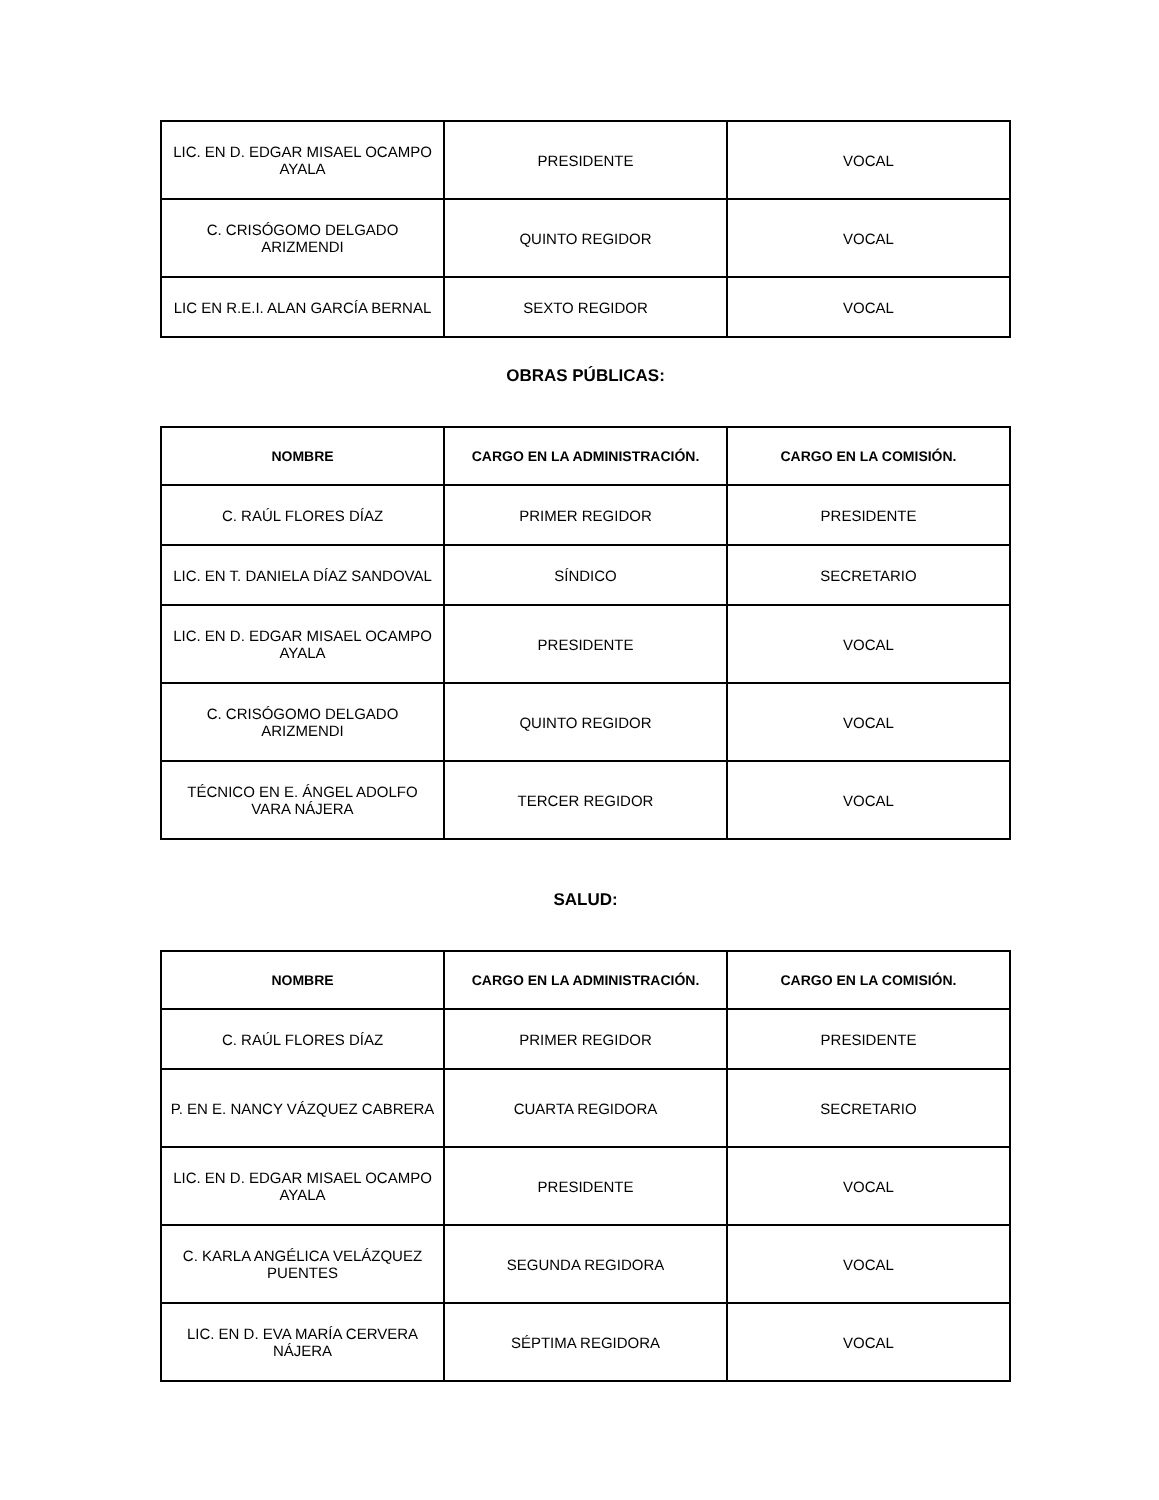| LIC. EN D. EDGAR MISAEL OCAMPO AYALA | PRESIDENTE | VOCAL |
| C. CRISÓGOMO DELGADO ARIZMENDI | QUINTO REGIDOR | VOCAL |
| LIC EN R.E.I. ALAN GARCÍA BERNAL | SEXTO REGIDOR | VOCAL |
OBRAS PÚBLICAS:
| NOMBRE | CARGO EN LA ADMINISTRACIÓN. | CARGO EN LA COMISIÓN. |
| --- | --- | --- |
| C. RAÚL FLORES DÍAZ | PRIMER REGIDOR | PRESIDENTE |
| LIC. EN T. DANIELA DÍAZ SANDOVAL | SÍNDICO | SECRETARIO |
| LIC. EN D. EDGAR MISAEL OCAMPO AYALA | PRESIDENTE | VOCAL |
| C. CRISÓGOMO DELGADO ARIZMENDI | QUINTO REGIDOR | VOCAL |
| TÉCNICO EN E. ÁNGEL ADOLFO VARA NÁJERA | TERCER REGIDOR | VOCAL |
SALUD:
| NOMBRE | CARGO EN LA ADMINISTRACIÓN. | CARGO EN LA COMISIÓN. |
| --- | --- | --- |
| C. RAÚL FLORES DÍAZ | PRIMER REGIDOR | PRESIDENTE |
| P. EN E. NANCY VÁZQUEZ CABRERA | CUARTA REGIDORA | SECRETARIO |
| LIC. EN D. EDGAR MISAEL OCAMPO AYALA | PRESIDENTE | VOCAL |
| C. KARLA ANGÉLICA VELÁZQUEZ PUENTES | SEGUNDA REGIDORA | VOCAL |
| LIC. EN D. EVA MARÍA CERVERA NÁJERA | SÉPTIMA REGIDORA | VOCAL |